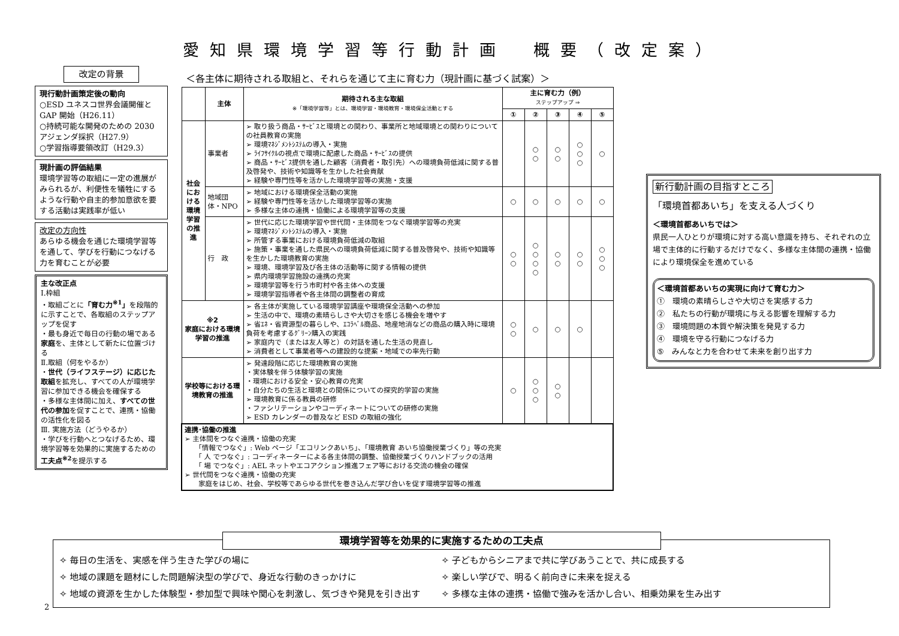愛知県環境学習等行動計画　概要（改定案）
＜各主体に期待される取組と、それらを通じて主に育む力（現計画に基づく試案）＞
改定の背景
現行動計画策定後の動向
○ESD ユネスコ世界会議開催と GAP 開始（H26.11）
○持続可能な開発のための 2030 アジェンダ採択（H27.9）
○学習指導要領改訂（H29.3）
現計画の評価結果
環境学習等の取組に一定の進展がみられるが、利便性を犠牲にするような行動や自主的参加意欲を要する活動は実践率が低い
改定の方向性
あらゆる機会を通じた環境学習等を通して、学びを行動につなげる力を育むことが必要
主な改正点
Ⅰ.枠組
・取組ごとに「育む力<sup>※1</sup>」を段階的に示すことで、各取組のステップアップを促す
・最も身近で毎日の行動の場である家庭を、主体として新たに位置づける
Ⅱ.取組（何をやるか）
・世代（ライフステージ）に応じた取組を拡充し、すべての人が環境学習に参加できる機会を確保する
・多様な主体間に加え、すべての世代の参加を促すことで、連携・協働の活性化を図る
Ⅲ. 実施方法（どうやるか）
・学びを行動へとつなげるため、環境学習等を効果的に実施するための工夫点<sup>※2</sup>を提示する
| | 主体 | 期待される主な取組 ※「環境学習等」とは、環境学習・環境教育・環境保全活動とする | 主に育む力（例） ステップアップ ⇒ | | | | |
| --- | --- | --- | --- | --- | --- | --- | --- |
| | | | ① | ② | ③ | ④ | ⑤ |
| 社会における環境学習の推進 | 事業者 | ➢ 取り扱う商品・ｻｰﾋﾞｽと環境との関わり、事業所と地域環境との関わりについての社員教育の実施 ➢ 環境ﾏﾈｼﾞﾒﾝﾄｼｽﾃﾑの導入・実施 ➢ ﾗｲﾌｻｲｸﾙの視点で環境に配慮した商品・ｻｰﾋﾞｽの提供 ➢ 商品・ｻｰﾋﾞｽ提供を通した顧客（消費者・取引先）への環境負荷低減に関する普及啓発や、技術や知識等を生かした社会貢献 ➢ 経験や専門性等を活かした環境学習等の実施・支援 | | ○ ○ | ○ ○ | ○ ○ ○ | ○ |
| | 地域団体・NPO | ➢ 地域における環境保全活動の実施 ➢ 経験や専門性等を活かした環境学習等の実施 ➢ 多様な主体の連携・協働による環境学習等の支援 | ○ | ○ | ○ | ○ | ○ |
| | 行 政 | ➢ 世代に応じた環境学習や世代間・主体間をつなぐ環境学習等の充実 ➢ 環境ﾏﾈｼﾞﾒﾝﾄｼｽﾃﾑの導入・実施 ➢ 所管する事業における環境負荷低減の取組 ➢ 施策・事業を通した県民への環境負荷低減に関する普及啓発や、技術や知識等を生かした環境教育の実施 ➢ 環境、環境学習及び各主体の活動等に関する情報の提供 ➢ 県内環境学習施設の連携の充実 ➢ 環境学習等を行う市町村や各主体への支援 ➢ 環境学習指導者や各主体間の調整者の育成 | ○ ○ | ○ ○ ○ ○ | ○ ○ | ○ ○ | ○ ○ ○ |
| ※2 家庭における環境学習の推進 | | ➢ 各主体が実施している環境学習講座や環境保全活動への参加 ➢ 生活の中で、環境の素晴らしさや大切さを感じる機会を増やす ➢ 省ｴﾈ・省資源型の暮らしや、ｴｺﾗﾍﾞﾙ商品、地産地消などの商品の購入時に環境負荷を考慮するｸﾞﾘｰﾝ購入の実践 ➢ 家庭内で（または友人等と）の対話を通した生活の見直し ➢ 消費者として事業者等への建設的な提案・地域での率先行動 | ○ ○ | ○ | ○ | ○ | |
| 学校等における環境教育の推進 | | ➢ 発達段階に応じた環境教育の実施 ・実体験を伴う体験学習の実施 ・環境における安全・安心教育の充実 ・自分たちの生活と環境との関係についての探究的学習の実施 ➢ 環境教育に係る教員の研修 ・ファシリテーションやコーディネートについての研修の実施 ➢ ESD カレンダーの普及など ESD の取組の強化 | ○ | ○ ○ ○ | ○ ○ | | |
| 連携･協働の推進 ➢ 主体間をつなぐ連携・協働の充実 「情報でつなぐ」: Web ページ「エコリンクあいち」、「環境教育 あいち協働授業づくり」等の充実 「 人 でつなぐ」: コーディネーターによる各主体間の調整、協働授業づくりハンドブックの活用 「 場 でつなぐ」: AEL ネットやエコアクション推進フェア等における交流の機会の確保 ➢ 世代間をつなぐ連携・協働の充実 家庭をはじめ、社会、学校等であらゆる世代を巻き込んだ学び合いを促す環境学習等の推進 | | | | | | | |
新行動計画の目指すところ
「環境首都あいち」を支える人づくり
＜環境首都あいちでは＞
県民一人ひとりが環境に対する高い意識を持ち、それぞれの立場で主体的に行動するだけでなく、多様な主体間の連携・協働により環境保全を進めている
＜環境首都あいちの実現に向けて育む力＞
①　環境の素晴らしさや大切さを実感する力
②　私たちの行動が環境に与える影響を理解する力
③　環境問題の本質や解決策を発見する力
④　環境を守る行動につなげる力
⑤　みんなと力を合わせて未来を創り出す力
環境学習等を効果的に実施するための工夫点
✧ 毎日の生活を、実感を伴う生きた学びの場に
✧ 地域の課題を題材にした問題解決型の学びで、身近な行動のきっかけに
✧ 地域の資源を生かした体験型・参加型で興味や関心を刺激し、気づきや発見を引き出す
✧ 子どもからシニアまで共に学びあうことで、共に成長する
✧ 楽しい学びで、明るく前向きに未来を捉える
✧ 多様な主体の連携・協働で強みを活かし合い、相乗効果を生み出す
2